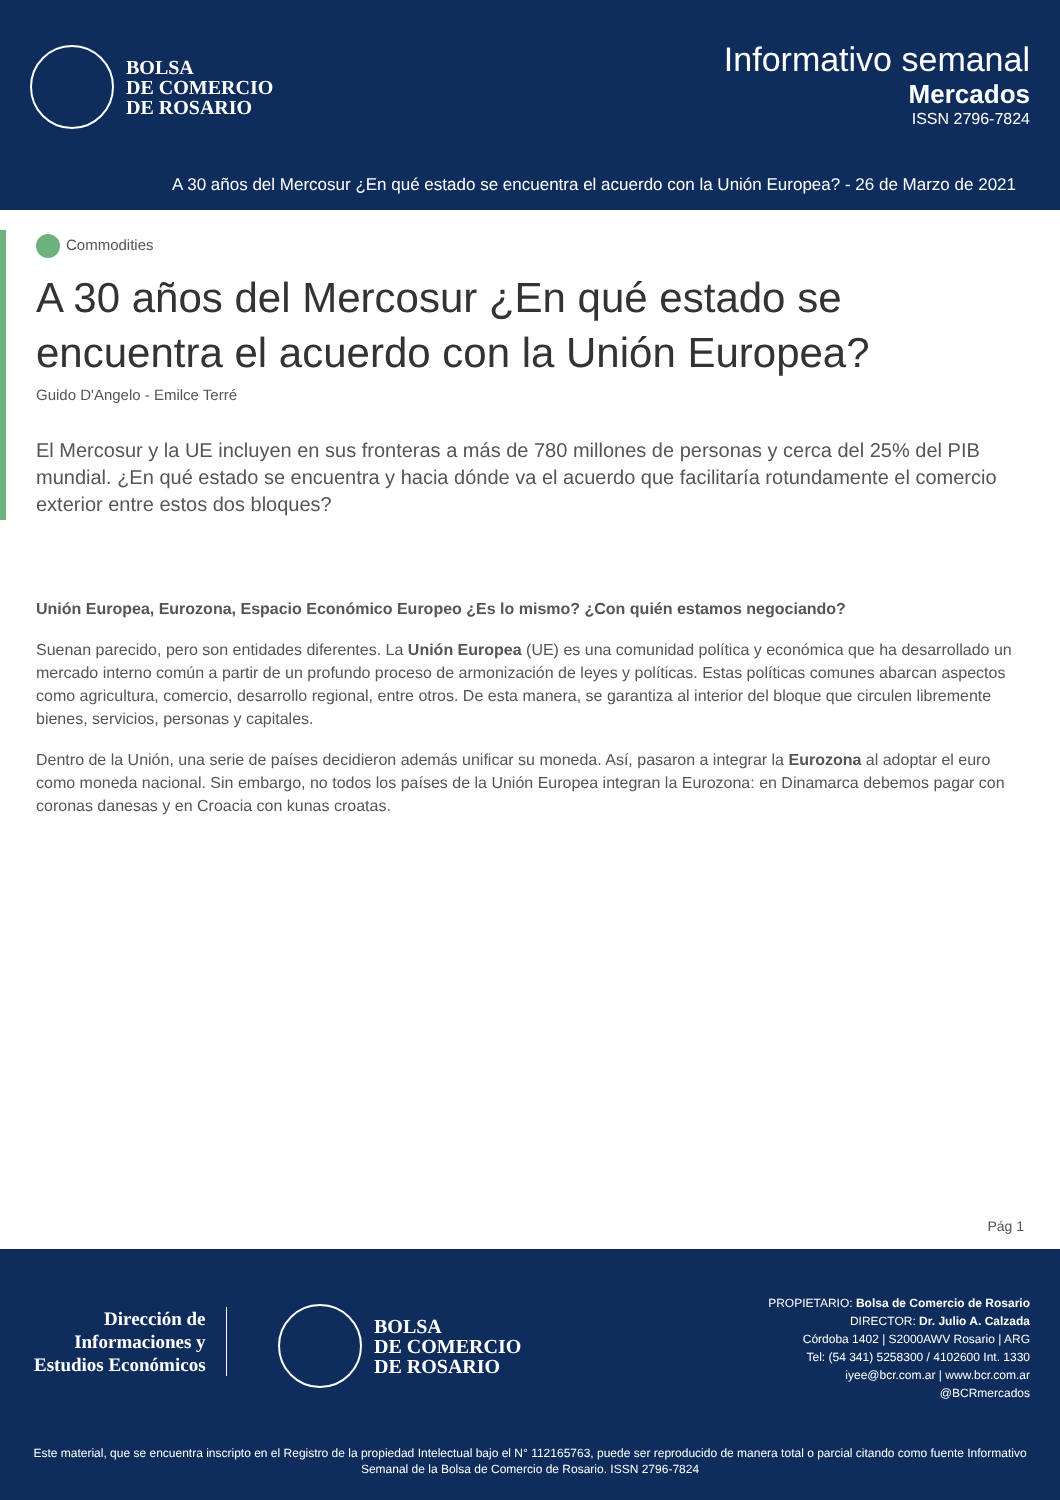BOLSA
DE COMERCIO
DE ROSARIO
Informativo semanal
Mercados
ISSN 2796-7824
A 30 años del Mercosur ¿En qué estado se encuentra el acuerdo con la Unión Europea? - 26 de Marzo de 2021
Commodities
A 30 años del Mercosur ¿En qué estado se encuentra el acuerdo con la Unión Europea?
Guido D'Angelo - Emilce Terré
El Mercosur y la UE incluyen en sus fronteras a más de 780 millones de personas y cerca del 25% del PIB mundial. ¿En qué estado se encuentra y hacia dónde va el acuerdo que facilitaría rotundamente el comercio exterior entre estos dos bloques?
Unión Europea, Eurozona, Espacio Económico Europeo ¿Es lo mismo? ¿Con quién estamos negociando?
Suenan parecido, pero son entidades diferentes. La Unión Europea (UE) es una comunidad política y económica que ha desarrollado un mercado interno común a partir de un profundo proceso de armonización de leyes y políticas. Estas políticas comunes abarcan aspectos como agricultura, comercio, desarrollo regional, entre otros. De esta manera, se garantiza al interior del bloque que circulen libremente bienes, servicios, personas y capitales.
Dentro de la Unión, una serie de países decidieron además unificar su moneda. Así, pasaron a integrar la Eurozona al adoptar el euro como moneda nacional. Sin embargo, no todos los países de la Unión Europea integran la Eurozona: en Dinamarca debemos pagar con coronas danesas y en Croacia con kunas croatas.
Pág 1
Dirección de
Informaciones y
Estudios Económicos
BOLSA
DE COMERCIO
DE ROSARIO
PROPIETARIO: Bolsa de Comercio de Rosario
DIRECTOR: Dr. Julio A. Calzada
Córdoba 1402 | S2000AWV Rosario | ARG
Tel: (54 341) 5258300 / 4102600 Int. 1330
iyee@bcr.com.ar | www.bcr.com.ar
@BCRmercados
Este material, que se encuentra inscripto en el Registro de la propiedad Intelectual bajo el N° 112165763, puede ser reproducido de manera total o parcial citando como fuente Informativo Semanal de la Bolsa de Comercio de Rosario. ISSN 2796-7824